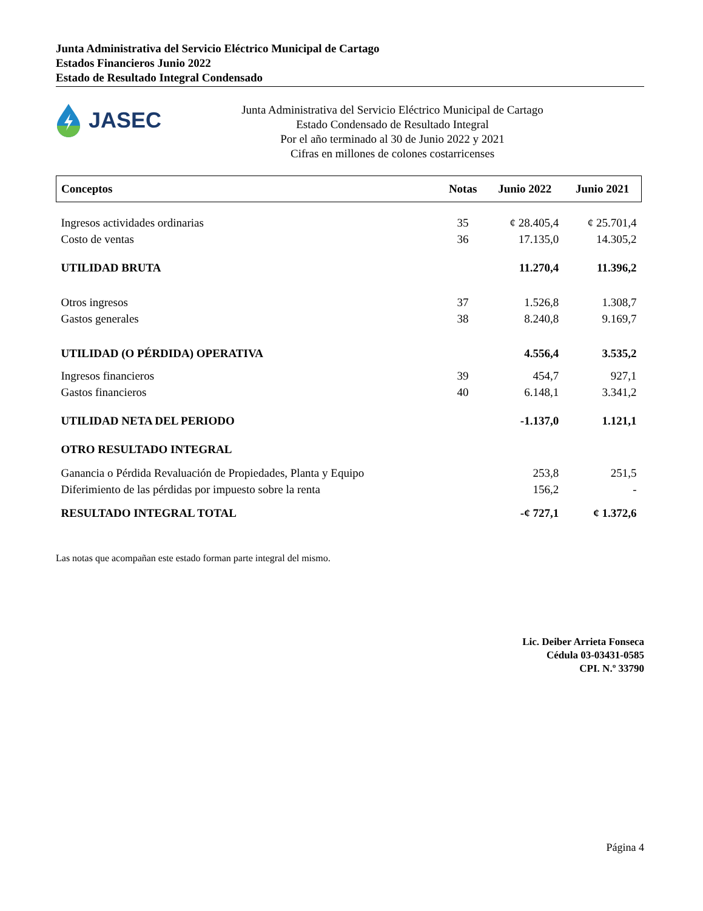Junta Administrativa del Servicio Eléctrico Municipal de Cartago
Estados Financieros Junio 2022
Estado de Resultado Integral Condensado
JASEC
Junta Administrativa del Servicio Eléctrico Municipal de Cartago
Estado Condensado de Resultado Integral
Por el año terminado al 30 de Junio 2022 y 2021
Cifras en millones de colones costarricenses
| Conceptos | Notas | Junio 2022 | Junio 2021 |
| --- | --- | --- | --- |
| Ingresos actividades ordinarias | 35 | ¢ 28.405,4 | ¢ 25.701,4 |
| Costo de ventas | 36 | 17.135,0 | 14.305,2 |
| UTILIDAD BRUTA | | 11.270,4 | 11.396,2 |
| Otros ingresos | 37 | 1.526,8 | 1.308,7 |
| Gastos generales | 38 | 8.240,8 | 9.169,7 |
| UTILIDAD (O PÉRDIDA) OPERATIVA | | 4.556,4 | 3.535,2 |
| Ingresos financieros | 39 | 454,7 | 927,1 |
| Gastos financieros | 40 | 6.148,1 | 3.341,2 |
| UTILIDAD NETA DEL PERIODO | | -1.137,0 | 1.121,1 |
| OTRO RESULTADO INTEGRAL | | | |
| Ganancia o Pérdida Revaluación de Propiedades, Planta y Equipo | | 253,8 | 251,5 |
| Diferimiento de las pérdidas por impuesto sobre la renta | | 156,2 | - |
| RESULTADO INTEGRAL TOTAL | | -¢ 727,1 | ¢ 1.372,6 |
Las notas que acompañan este estado forman parte integral del mismo.
Lic. Deiber Arrieta Fonseca
Cédula 03-03431-0585
CPI. N.º 33790
Página 4